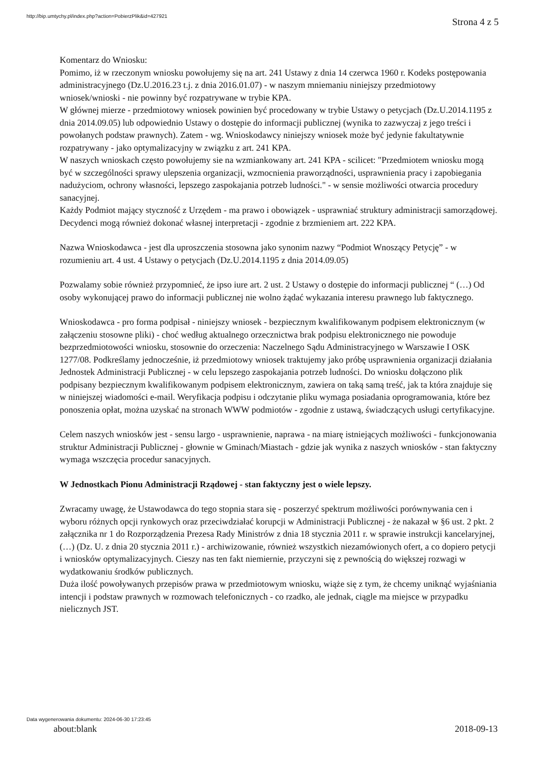http://bip.umtychy.pl/index.php?action=PobierzPlik&id=427921
Strona 4 z 5
Komentarz do Wniosku:
Pomimo, iż w rzeczonym wniosku powołujemy się na art. 241 Ustawy z dnia 14 czerwca 1960 r. Kodeks postępowania administracyjnego (Dz.U.2016.23 t.j. z dnia 2016.01.07) - w naszym mniemaniu niniejszy przedmiotowy wniosek/wnioski - nie powinny być rozpatrywane w trybie KPA.
W głównej mierze - przedmiotowy wniosek powinien być procedowany w trybie Ustawy o petycjach (Dz.U.2014.1195 z dnia 2014.09.05) lub odpowiednio Ustawy o dostępie do informacji publicznej (wynika to zazwyczaj z jego treści i powołanych podstaw prawnych). Zatem - wg. Wnioskodawcy niniejszy wniosek może być jedynie fakultatywnie rozpatrywany - jako optymalizacyjny w związku z art. 241 KPA.
W naszych wnioskach często powołujemy sie na wzmiankowany art. 241 KPA - scilicet: "Przedmiotem wniosku mogą być w szczególności sprawy ulepszenia organizacji, wzmocnienia praworządności, usprawnienia pracy i zapobiegania nadużyciom, ochrony własności, lepszego zaspokajania potrzeb ludności." - w sensie możliwości otwarcia procedury sanacyjnej.
Każdy Podmiot mający styczność z Urzędem - ma prawo i obowiązek - usprawniać struktury administracji samorządowej.
Decydenci mogą również dokonać własnej interpretacji - zgodnie z brzmieniem art. 222 KPA.
Nazwa Wnioskodawca - jest dla uproszczenia stosowna jako synonim nazwy “Podmiot Wnoszący Petycję” - w rozumieniu art. 4 ust. 4 Ustawy o petycjach (Dz.U.2014.1195 z dnia 2014.09.05)
Pozwalamy sobie również przypomnieć, że ipso iure art. 2 ust. 2 Ustawy o dostępie do informacji publicznej “ (…) Od osoby wykonującej prawo do informacji publicznej nie wolno żądać wykazania interesu prawnego lub faktycznego.
Wnioskodawca - pro forma podpisał - niniejszy wniosek - bezpiecznym kwalifikowanym podpisem elektronicznym (w załączeniu stosowne pliki) - choć według aktualnego orzecznictwa brak podpisu elektronicznego nie powoduje bezprzedmiotowości wniosku, stosownie do orzeczenia: Naczelnego Sądu Administracyjnego w Warszawie I OSK 1277/08. Podkreślamy jednocześnie, iż przedmiotowy wniosek traktujemy jako próbę usprawnienia organizacji działania Jednostek Administracji Publicznej - w celu lepszego zaspokajania potrzeb ludności. Do wniosku dołączono plik podpisany bezpiecznym kwalifikowanym podpisem elektronicznym, zawiera on taką samą treść, jak ta która znajduje się w niniejszej wiadomości e-mail. Weryfikacja podpisu i odczytanie pliku wymaga posiadania oprogramowania, które bez ponoszenia opłat, można uzyskać na stronach WWW podmiotów - zgodnie z ustawą, świadczących usługi certyfikacyjne.
Celem naszych wniosków jest - sensu largo - usprawnienie, naprawa - na miarę istniejących możliwości - funkcjonowania struktur Administracji Publicznej - głownie w Gminach/Miastach - gdzie jak wynika z naszych wniosków - stan faktyczny wymaga wszczęcia procedur sanacyjnych.
W Jednostkach Pionu Administracji Rządowej - stan faktyczny jest o wiele lepszy.
Zwracamy uwagę, że Ustawodawca do tego stopnia stara się - poszerzyć spektrum możliwości porównywania cen i wyboru różnych opcji rynkowych oraz przeciwdziałać korupcji w Administracji Publicznej - że nakazał w §6 ust. 2 pkt. 2 załącznika nr 1 do Rozporządzenia Prezesa Rady Ministrów z dnia 18 stycznia 2011 r. w sprawie instrukcji kancelaryjnej, (…) (Dz. U. z dnia 20 stycznia 2011 r.) - archiwizowanie, również wszystkich niezamówionych ofert, a co dopiero petycji i wniosków optymalizacyjnych. Cieszy nas ten fakt niemiernie, przyczyni się z pewnością do większej rozwagi w wydatkowaniu środków publicznych.
Duża ilość powoływanych przepisów prawa w przedmiotowym wniosku, wiąże się z tym, że chcemy uniknąć wyjaśniania intencji i podstaw prawnych w rozmowach telefonicznych - co rzadko, ale jednak, ciągle ma miejsce w przypadku nielicznych JST.
Data wygenerowania dokumentu: 2024-06-30 17:23:45
about:blank 2018-09-13